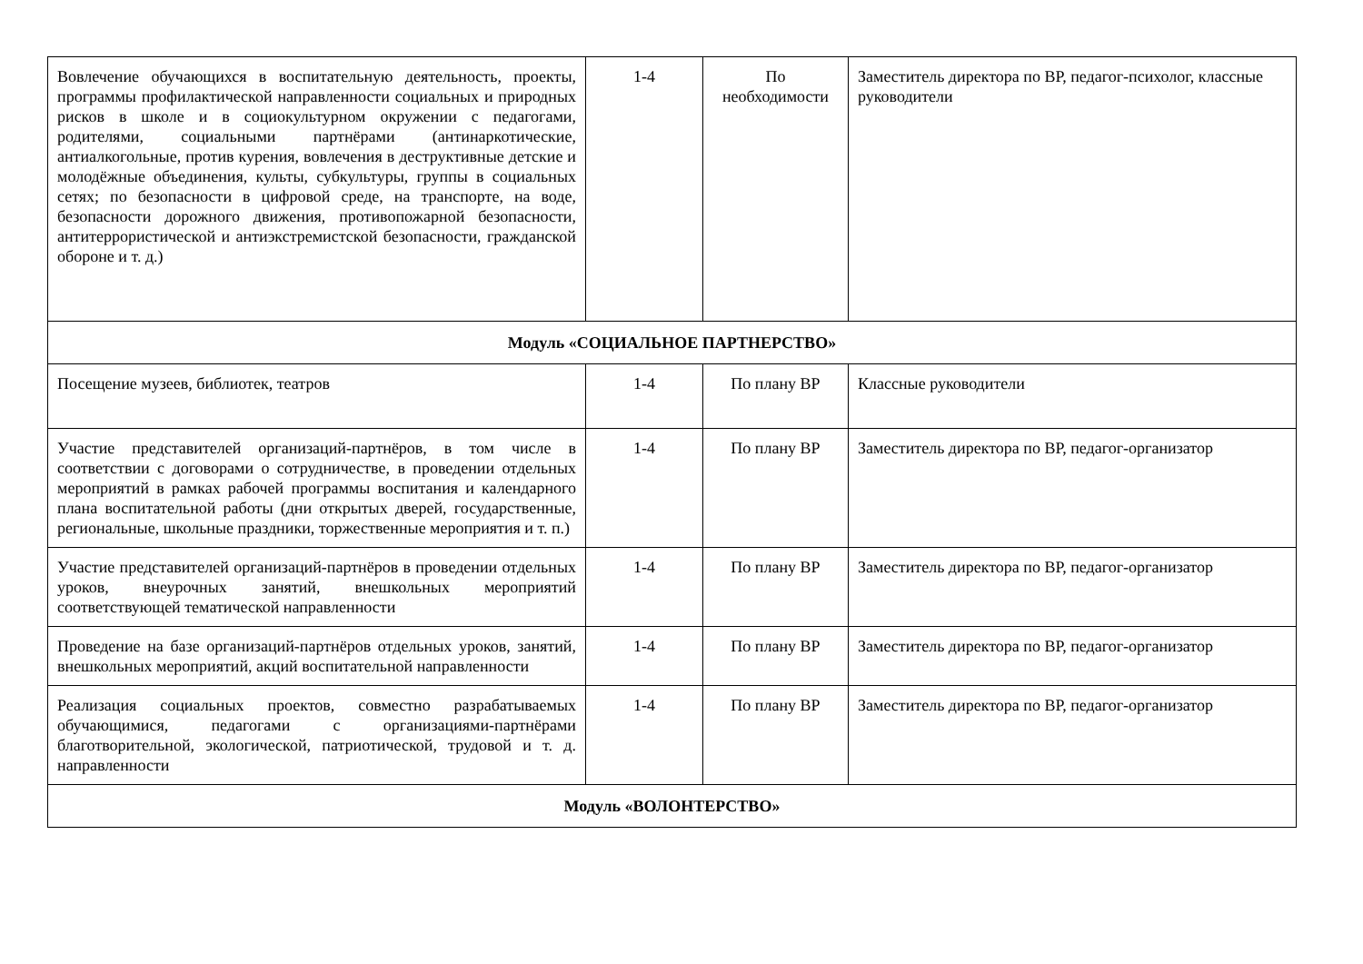| Вовлечение обучающихся в воспитательную деятельность, проекты, программы профилактической направленности социальных и природных рисков в школе и в социокультурном окружении с педагогами, родителями, социальными партнёрами (антинаркотические, антиалкогольные, против курения, вовлечения в деструктивные детские и молодёжные объединения, культы, субкультуры, группы в социальных сетях; по безопасности в цифровой среде, на транспорте, на воде, безопасности дорожного движения, противопожарной безопасности, антитеррористической и антиэкстремистской безопасности, гражданской обороне и т. д.) | 1-4 | По необходимости | Заместитель директора по ВР, педагог-психолог, классные руководители |
| Модуль «СОЦИАЛЬНОЕ ПАРТНЕРСТВО» | | | |
| Посещение музеев, библиотек, театров | 1-4 | По плану ВР | Классные руководители |
| Участие представителей организаций-партнёров, в том числе в соответствии с договорами о сотрудничестве, в проведении отдельных мероприятий в рамках рабочей программы воспитания и календарного плана воспитательной работы (дни открытых дверей, государственные, региональные, школьные праздники, торжественные мероприятия и т. п.) | 1-4 | По плану ВР | Заместитель директора по ВР, педагог-организатор |
| Участие представителей организаций-партнёров в проведении отдельных уроков, внеурочных занятий, внешкольных мероприятий соответствующей тематической направленности | 1-4 | По плану ВР | Заместитель директора по ВР, педагог-организатор |
| Проведение на базе организаций-партнёров отдельных уроков, занятий, внешкольных мероприятий, акций воспитательной направленности | 1-4 | По плану ВР | Заместитель директора по ВР, педагог-организатор |
| Реализация социальных проектов, совместно разрабатываемых обучающимися, педагогами с организациями-партнёрами благотворительной, экологической, патриотической, трудовой и т. д. направленности | 1-4 | По плану ВР | Заместитель директора по ВР, педагог-организатор |
| Модуль «ВОЛОНТЕРСТВО» | | | |